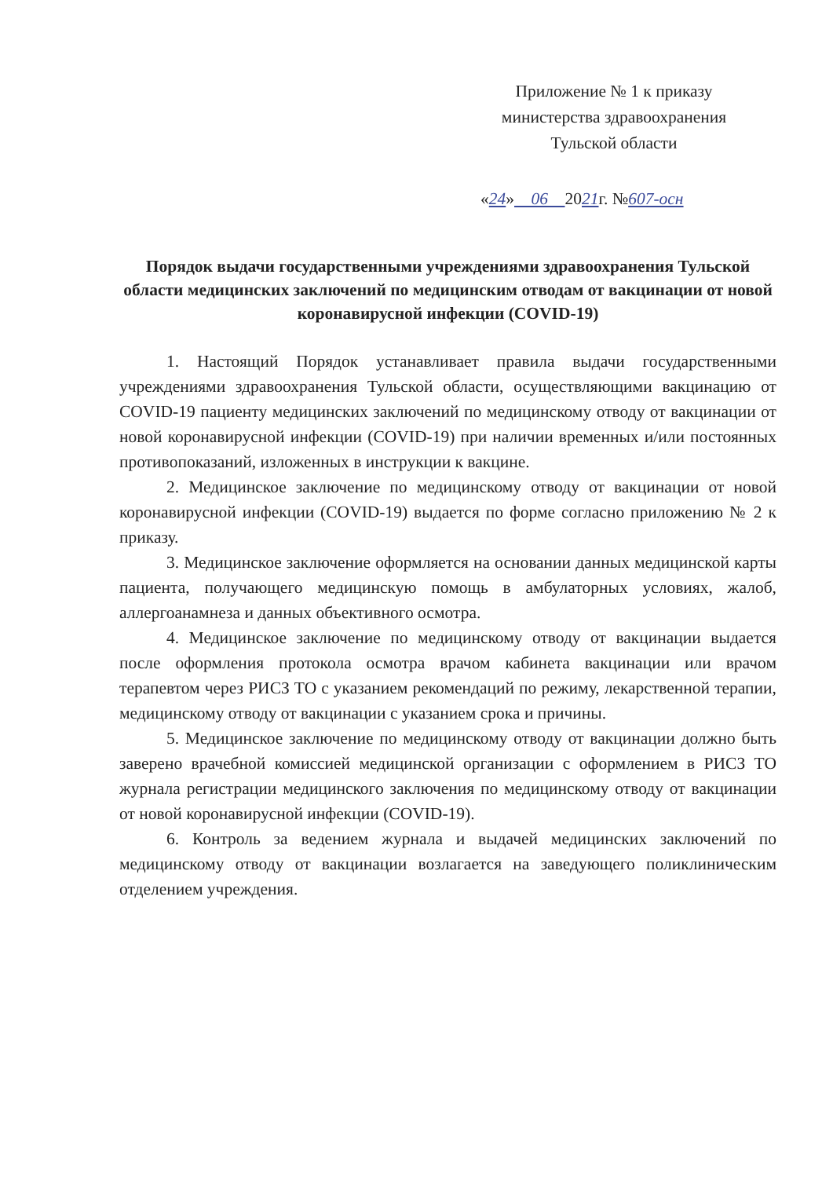Приложение № 1 к приказу
министерства здравоохранения
Тульской области
«24» 06 2021г. №607-осн
Порядок выдачи государственными учреждениями здравоохранения Тульской области медицинских заключений по медицинским отводам от вакцинации от новой коронавирусной инфекции (COVID-19)
1. Настоящий Порядок устанавливает правила выдачи государственными учреждениями здравоохранения Тульской области, осуществляющими вакцинацию от COVID-19 пациенту медицинских заключений по медицинскому отводу от вакцинации от новой коронавирусной инфекции (COVID-19) при наличии временных и/или постоянных противопоказаний, изложенных в инструкции к вакцине.
2. Медицинское заключение по медицинскому отводу от вакцинации от новой коронавирусной инфекции (COVID-19) выдается по форме согласно приложению № 2 к приказу.
3. Медицинское заключение оформляется на основании данных медицинской карты пациента, получающего медицинскую помощь в амбулаторных условиях, жалоб, аллергоанамнеза и данных объективного осмотра.
4. Медицинское заключение по медицинскому отводу от вакцинации выдается после оформления протокола осмотра врачом кабинета вакцинации или врачом терапевтом через РИСЗ ТО с указанием рекомендаций по режиму, лекарственной терапии, медицинскому отводу от вакцинации с указанием срока и причины.
5. Медицинское заключение по медицинскому отводу от вакцинации должно быть заверено врачебной комиссией медицинской организации с оформлением в РИСЗ ТО журнала регистрации медицинского заключения по медицинскому отводу от вакцинации от новой коронавирусной инфекции (COVID-19).
6. Контроль за ведением журнала и выдачей медицинских заключений по медицинскому отводу от вакцинации возлагается на заведующего поликлиническим отделением учреждения.